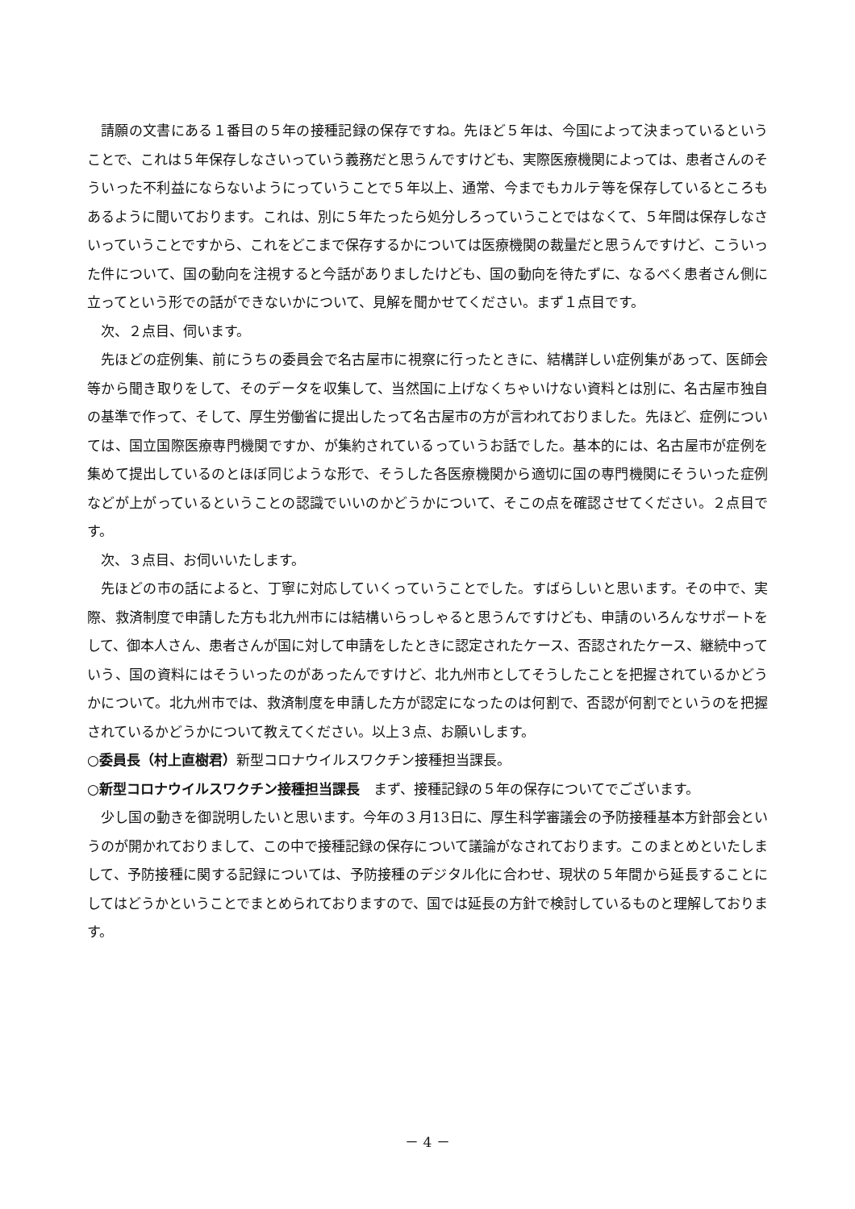請願の文書にある１番目の５年の接種記録の保存ですね。先ほど５年は、今国によって決まっているということで、これは５年保存しなさいっていう義務だと思うんですけども、実際医療機関によっては、患者さんのそういった不利益にならないようにっていうことで５年以上、通常、今までもカルテ等を保存しているところもあるように聞いております。これは、別に５年たったら処分しろっていうことではなくて、５年間は保存しなさいっていうことですから、これをどこまで保存するかについては医療機関の裁量だと思うんですけど、こういった件について、国の動向を注視すると今話がありましたけども、国の動向を待たずに、なるべく患者さん側に立ってという形での話ができないかについて、見解を聞かせてください。まず１点目です。
次、２点目、伺います。
先ほどの症例集、前にうちの委員会で名古屋市に視察に行ったときに、結構詳しい症例集があって、医師会等から聞き取りをして、そのデータを収集して、当然国に上げなくちゃいけない資料とは別に、名古屋市独自の基準で作って、そして、厚生労働省に提出したって名古屋市の方が言われておりました。先ほど、症例については、国立国際医療専門機関ですか、が集約されているっていうお話でした。基本的には、名古屋市が症例を集めて提出しているのとほぼ同じような形で、そうした各医療機関から適切に国の専門機関にそういった症例などが上がっているということの認識でいいのかどうかについて、そこの点を確認させてください。２点目です。
次、３点目、お伺いいたします。
先ほどの市の話によると、丁寧に対応していくっていうことでした。すばらしいと思います。その中で、実際、救済制度で申請した方も北九州市には結構いらっしゃると思うんですけども、申請のいろんなサポートをして、御本人さん、患者さんが国に対して申請をしたときに認定されたケース、否認されたケース、継続中っていう、国の資料にはそういったのがあったんですけど、北九州市としてそうしたことを把握されているかどうかについて。北九州市では、救済制度を申請した方が認定になったのは何割で、否認が何割でというのを把握されているかどうかについて教えてください。以上３点、お願いします。
○委員長（村上直樹君）新型コロナウイルスワクチン接種担当課長。
○新型コロナウイルスワクチン接種担当課長　まず、接種記録の５年の保存についてでございます。
少し国の動きを御説明したいと思います。今年の３月13日に、厚生科学審議会の予防接種基本方針部会というのが開かれておりまして、この中で接種記録の保存について議論がなされております。このまとめといたしまして、予防接種に関する記録については、予防接種のデジタル化に合わせ、現状の５年間から延長することにしてはどうかということでまとめられておりますので、国では延長の方針で検討しているものと理解しております。
－ 4 －